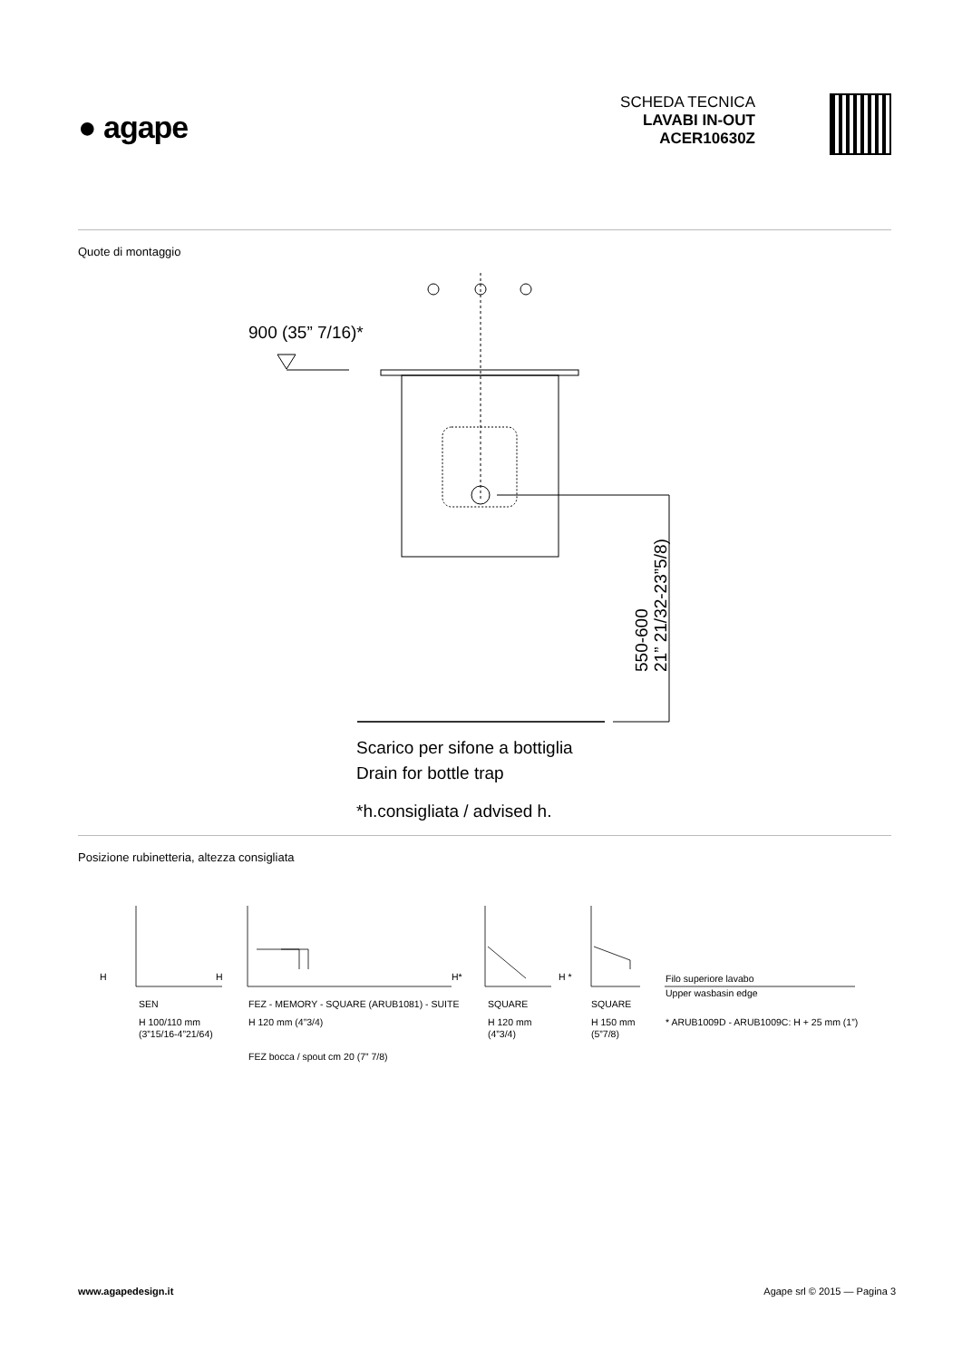● agape
SCHEDA TECNICA
LAVABI IN-OUT
ACER10630Z
Quote di montaggio
900 (35” 7/16)*
Scarico per sifone a bottiglia
Drain for bottle trap
*h.consigliata / advised h.
550-600
21” 21/32-23”5/8)
Posizione rubinetteria, altezza consigliata
H
H
H*
H *
Filo superiore lavabo
Upper wasbasin edge
* ARUB1009D - ARUB1009C: H + 25 mm (1”)
SEN
H 100/110 mm
(3”15/16-4”21/64)
FEZ - MEMORY - SQUARE (ARUB1081) - SUITE
H 120 mm (4”3/4)
FEZ bocca / spout cm 20 (7” 7/8)
SQUARE
H 120 mm
(4”3/4)
SQUARE
H 150 mm
(5”7/8)
www.agapedesign.it Agape srl © 2015 — Pagina 3